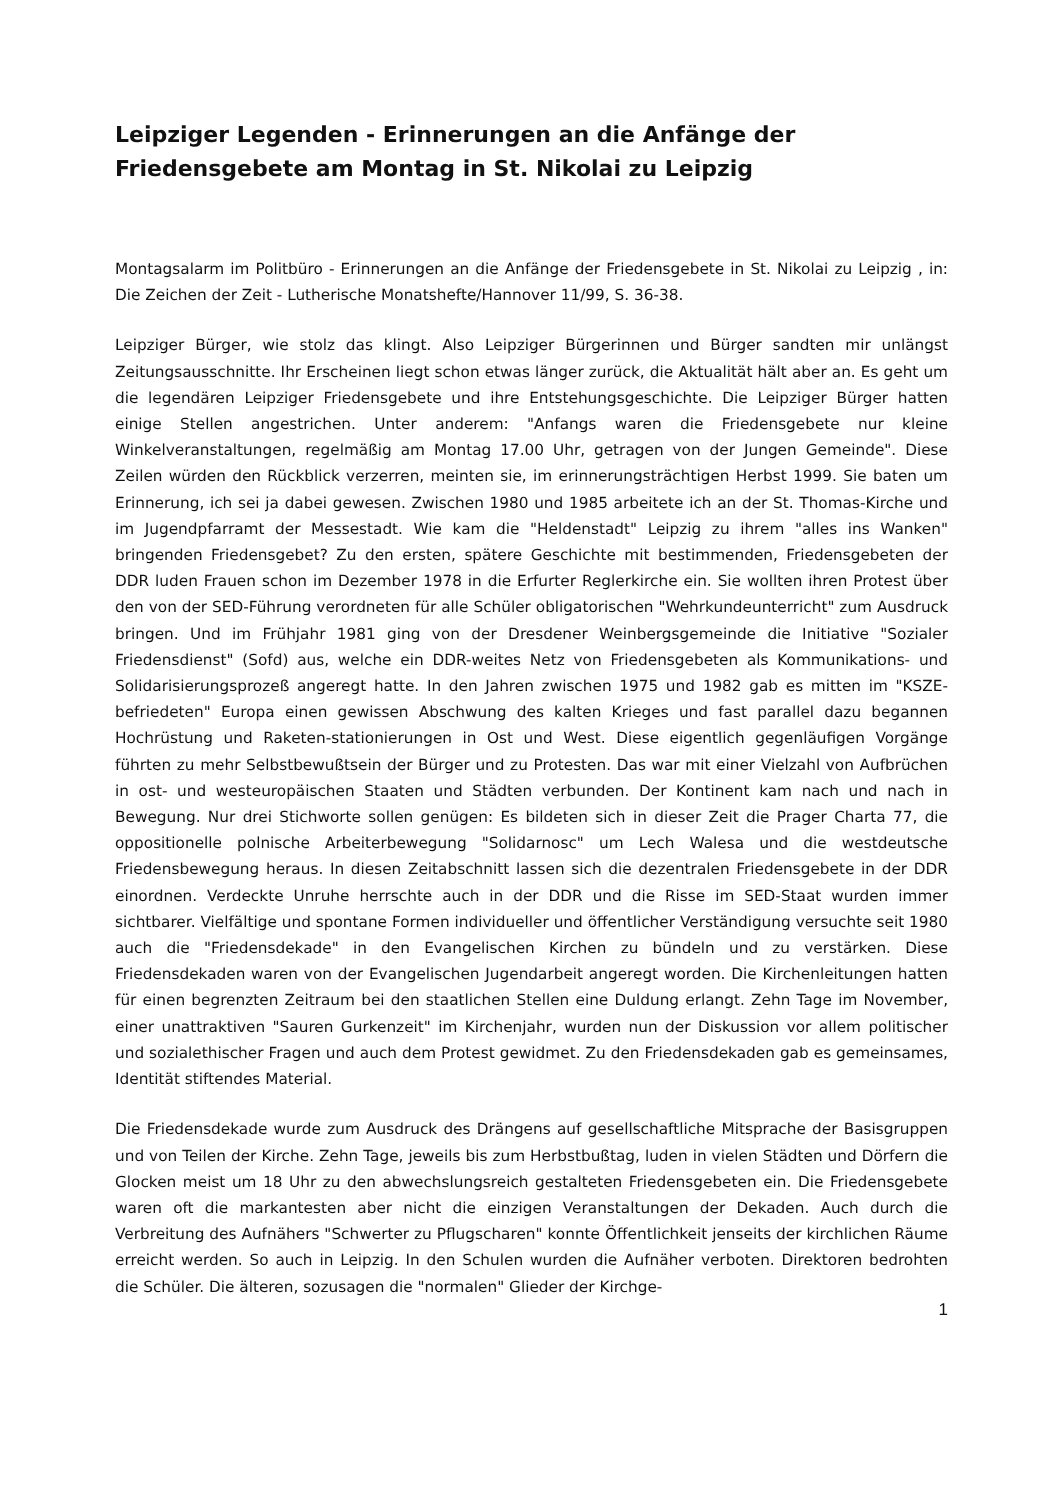Leipziger Legenden - Erinnerungen an die Anfänge der Friedensgebete am Montag in St. Nikolai zu Leipzig
Montagsalarm im Politbüro - Erinnerungen an die Anfänge der Friedensgebete in St. Nikolai zu Leipzig , in: Die Zeichen der Zeit - Lutherische Monatshefte/Hannover 11/99, S. 36-38.
Leipziger Bürger, wie stolz das klingt. Also Leipziger Bürgerinnen und Bürger sandten mir unlängst Zeitungsausschnitte. Ihr Erscheinen liegt schon etwas länger zurück, die Aktualität hält aber an. Es geht um die legendären Leipziger Friedensgebete und ihre Entstehungsgeschichte. Die Leipziger Bürger hatten einige Stellen angestrichen. Unter anderem: "Anfangs waren die Friedensgebete nur kleine Winkelveranstaltungen, regelmäßig am Montag 17.00 Uhr, getragen von der Jungen Gemeinde". Diese Zeilen würden den Rückblick verzerren, meinten sie, im erinnerungsträchtigen Herbst 1999. Sie baten um Erinnerung, ich sei ja dabei gewesen. Zwischen 1980 und 1985 arbeitete ich an der St. Thomas-Kirche und im Jugendpfarramt der Messestadt. Wie kam die "Heldenstadt" Leipzig zu ihrem "alles ins Wanken" bringenden Friedensgebet? Zu den ersten, spätere Geschichte mit bestimmenden, Friedensgebeten der DDR luden Frauen schon im Dezember 1978 in die Erfurter Reglerkirche ein. Sie wollten ihren Protest über den von der SED-Führung verordneten für alle Schüler obligatorischen "Wehrkundeunterricht" zum Ausdruck bringen. Und im Frühjahr 1981 ging von der Dresdener Weinbergsgemeinde die Initiative "Sozialer Friedensdienst" (Sofd) aus, welche ein DDR-weites Netz von Friedensgebeten als Kommunikations- und Solidarisierungsprozeß angeregt hatte. In den Jahren zwischen 1975 und 1982 gab es mitten im "KSZE-befriedeten" Europa einen gewissen Abschwung des kalten Krieges und fast parallel dazu begannen Hochrüstung und Raketen-stationierungen in Ost und West. Diese eigentlich gegenläufigen Vorgänge führten zu mehr Selbstbewußtsein der Bürger und zu Protesten. Das war mit einer Vielzahl von Aufbrüchen in ost- und westeuropäischen Staaten und Städten verbunden. Der Kontinent kam nach und nach in Bewegung. Nur drei Stichworte sollen genügen: Es bildeten sich in dieser Zeit die Prager Charta 77, die oppositionelle polnische Arbeiterbewegung "Solidarnosc" um Lech Walesa und die westdeutsche Friedensbewegung heraus. In diesen Zeitabschnitt lassen sich die dezentralen Friedensgebete in der DDR einordnen. Verdeckte Unruhe herrschte auch in der DDR und die Risse im SED-Staat wurden immer sichtbarer. Vielfältige und spontane Formen individueller und öffentlicher Verständigung versuchte seit 1980 auch die "Friedensdekade" in den Evangelischen Kirchen zu bündeln und zu verstärken. Diese Friedensdekaden waren von der Evangelischen Jugendarbeit angeregt worden. Die Kirchenleitungen hatten für einen begrenzten Zeitraum bei den staatlichen Stellen eine Duldung erlangt. Zehn Tage im November, einer unattraktiven "Sauren Gurkenzeit" im Kirchenjahr, wurden nun der Diskussion vor allem politischer und sozialethischer Fragen und auch dem Protest gewidmet. Zu den Friedensdekaden gab es gemeinsames, Identität stiftendes Material.
Die Friedensdekade wurde zum Ausdruck des Drängens auf gesellschaftliche Mitsprache der Basisgruppen und von Teilen der Kirche. Zehn Tage, jeweils bis zum Herbstbußtag, luden in vielen Städten und Dörfern die Glocken meist um 18 Uhr zu den abwechslungsreich gestalteten Friedensgebeten ein. Die Friedensgebete waren oft die markantesten aber nicht die einzigen Veranstaltungen der Dekaden. Auch durch die Verbreitung des Aufnähers "Schwerter zu Pflugscharen" konnte Öffentlichkeit jenseits der kirchlichen Räume erreicht werden. So auch in Leipzig. In den Schulen wurden die Aufnäher verboten. Direktoren bedrohten die Schüler. Die älteren, sozusagen die "normalen" Glieder der Kirchge-
1